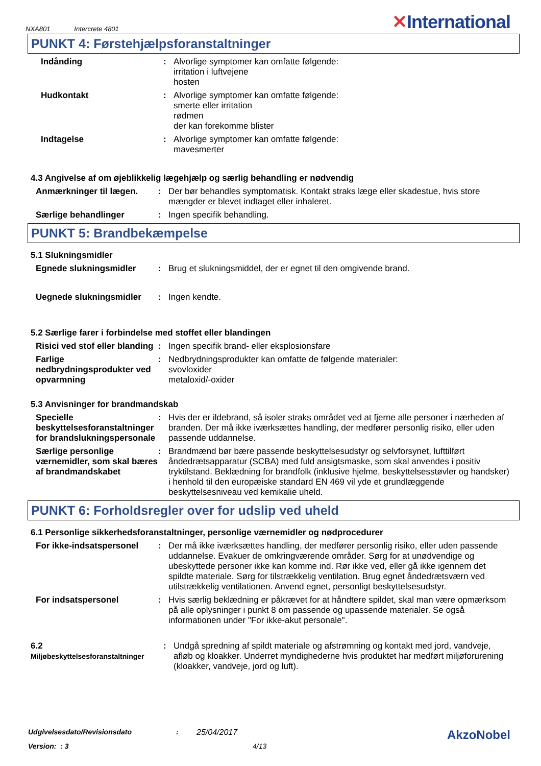NXA801 Intercrete 4801
✕International
PUNKT 4: Førstehjælpsforanstaltninger
Indånding : Alvorlige symptomer kan omfatte følgende:
irritation i luftvejene
hosten
Hudkontakt : Alvorlige symptomer kan omfatte følgende:
smerte eller irritation
rødmen
der kan forekomme blister
Indtagelse : Alvorlige symptomer kan omfatte følgende:
mavesmerter
4.3 Angivelse af om øjeblikkelig lægehjælp og særlig behandling er nødvendig
Anmærkninger til lægen. : Der bør behandles symptomatisk. Kontakt straks læge eller skadestue, hvis store mængder er blevet indtaget eller inhaleret.
Særlige behandlinger : Ingen specifik behandling.
PUNKT 5: Brandbekæmpelse
5.1 Slukningsmidler
Egnede slukningsmidler : Brug et slukningsmiddel, der er egnet til den omgivende brand.
Uegnede slukningsmidler : Ingen kendte.
5.2 Særlige farer i forbindelse med stoffet eller blandingen
Risici ved stof eller blanding
: Ingen specifik brand- eller eksplosionsfare
Farlige nedbrydningsprodukter ved opvarmning
: Nedbrydningsprodukter kan omfatte de følgende materialer:
svovloxider
metaloxid/-oxider
5.3 Anvisninger for brandmandskab
Specielle beskyttelsesforanstaltninger for brandslukningspersonale
: Hvis der er ildebrand, så isoler straks området ved at fjerne alle personer i nærheden af branden. Der må ikke iværksættes handling, der medfører personlig risiko, eller uden passende uddannelse.
Særlige personlige værnemidler, som skal bæres af brandmandskabet
: Brandmænd bør bære passende beskyttelsesudstyr og selvforsynet, lufttilført åndedrætsapparatur (SCBA) med fuld ansigtsmaske, som skal anvendes i positiv tryktilstand. Beklædning for brandfolk (inklusive hjelme, beskyttelsesstøvler og handsker) i henhold til den europæiske standard EN 469 vil yde et grundlæggende beskyttelsesniveau ved kemikalie uheld.
PUNKT 6: Forholdsregler over for udslip ved uheld
6.1 Personlige sikkerhedsforanstaltninger, personlige værnemidler og nødprocedurer
For ikke-indsatspersonel
: Der må ikke iværksættes handling, der medfører personlig risiko, eller uden passende uddannelse. Evakuer de omkringværende områder. Sørg for at unødvendige og ubeskyttede personer ikke kan komme ind. Rør ikke ved, eller gå ikke igennem det spildte materiale. Sørg for tilstrækkelig ventilation. Brug egnet åndedrætsværn ved utilstrækkelig ventilationen. Anvend egnet, personligt beskyttelsesudstyr.
For indsatspersonel : Hvis særlig beklædning er påkrævet for at håndtere spildet, skal man være opmærksom på alle oplysninger i punkt 8 om passende og upassende materialer. Se også informationen under "For ikke-akut personale".
6.2
Miljøbeskyttelsesforanstaltninger
: Undgå spredning af spildt materiale og afstrømning og kontakt med jord, vandveje, afløb og kloakker. Underret myndighederne hvis produktet har medført miljøforurening (kloakker, vandveje, jord og luft).
Udgivelsesdato/Revisionsdato : 25/04/2017
AkzoNobel
Version: : 3 4/13